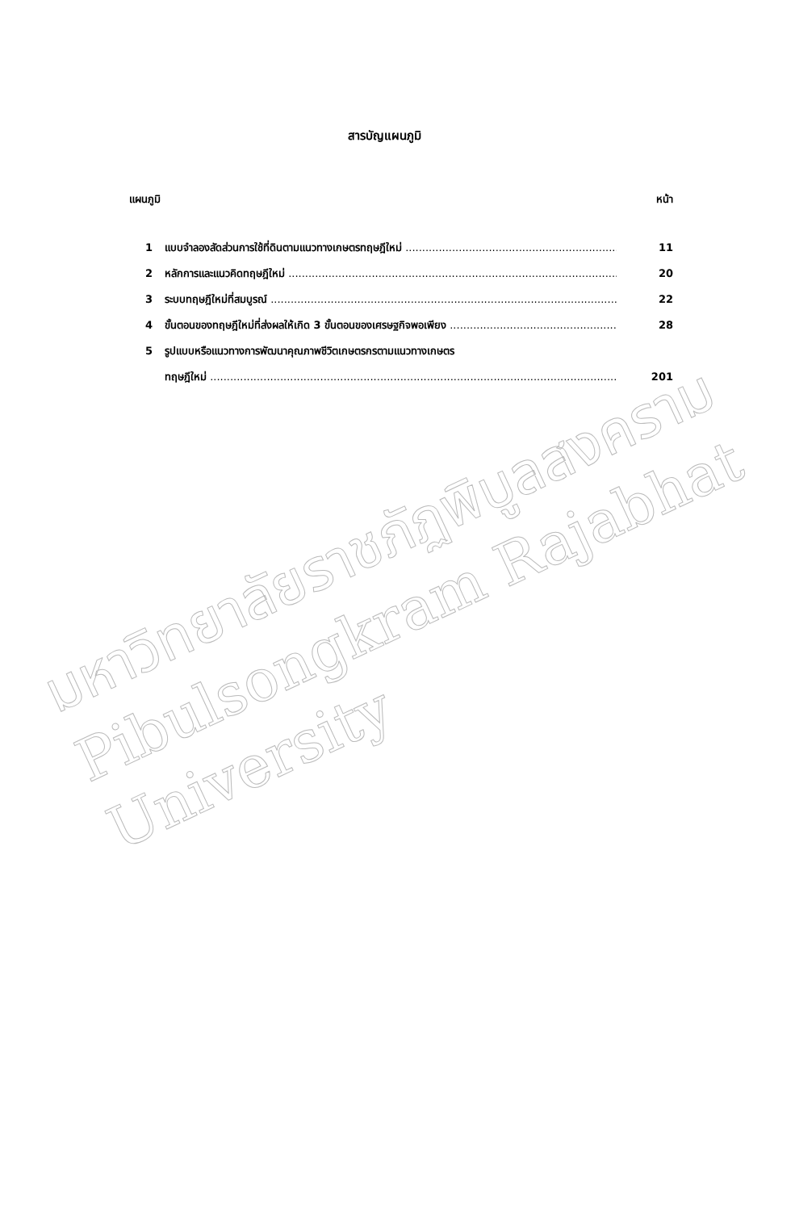สารบัญแผนภูมิ
แผนภูมิ หน้า
1 แบบจำลองสัดส่วนการใช้ที่ดินตามแนวทางเกษตรทฤษฎีใหม่ 11
2 หลักการและแนวคิดทฤษฎีใหม่ 20
3 ระบบทฤษฎีใหม่ที่สมบูรณ์ 22
4 ขั้นตอนของทฤษฎีใหม่ที่ส่งผลให้เกิด 3 ขั้นตอนของเศรษฐกิจพอเพียง 28
5 รูปแบบหรือแนวทางการพัฒนาคุณภาพชีวิตเกษตรกรตามแนวทางเกษตร
ทฤษฎีใหม่ 201
มหาวิทยาลัยราชภัฏพิบูลสงคราม
Pibulsongkram Rajabhat University